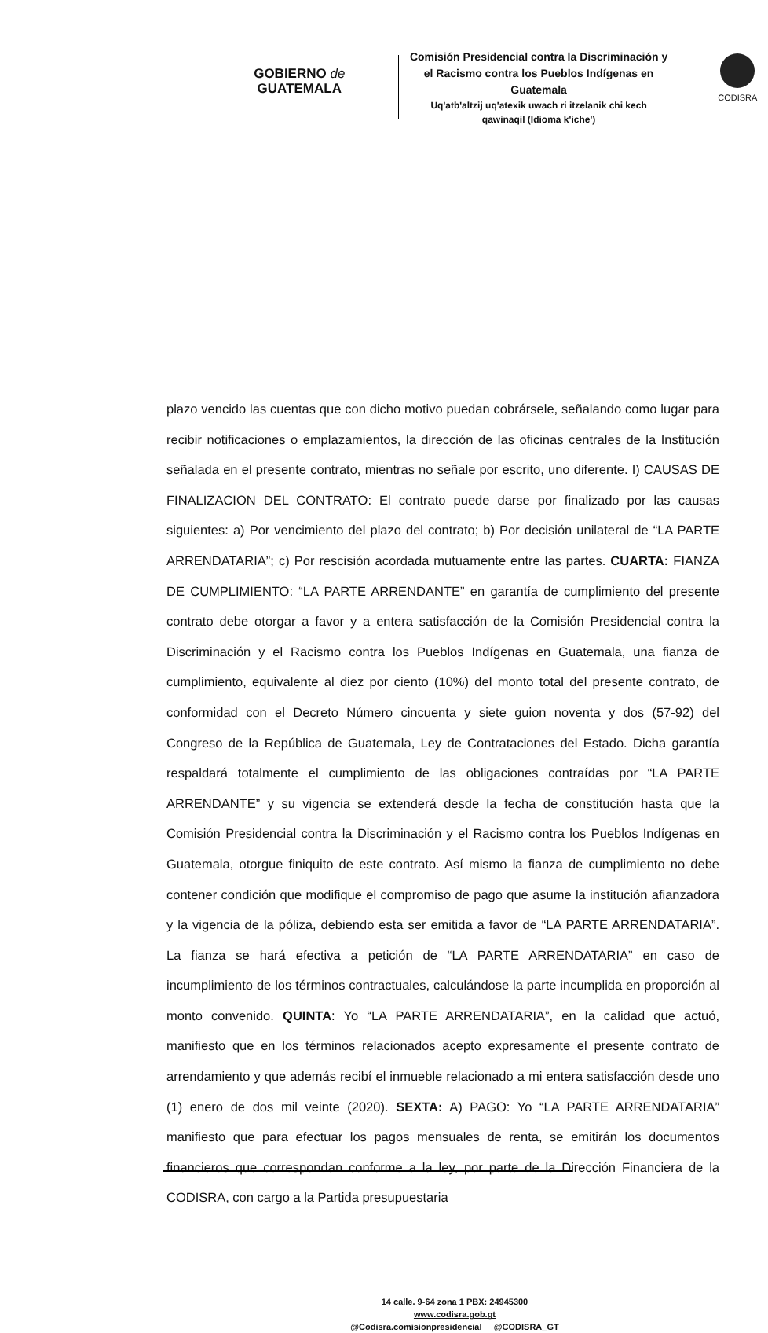GOBIERNO de
GUATEMALA
Comisión Presidencial contra la Discriminación y el Racismo contra los Pueblos Indígenas en Guatemala
Uq'atb'altzij uq'atexik uwach ri itzelanik chi kech qawinaqil (Idioma k'iche')
CODISRA
plazo vencido las cuentas que con dicho motivo puedan cobrársele, señalando como lugar para recibir notificaciones o emplazamientos, la dirección de las oficinas centrales de la Institución señalada en el presente contrato, mientras no señale por escrito, uno diferente. I) CAUSAS DE FINALIZACION DEL CONTRATO: El contrato puede darse por finalizado por las causas siguientes: a) Por vencimiento del plazo del contrato; b) Por decisión unilateral de “LA PARTE ARRENDATARIA”; c) Por rescisión acordada mutuamente entre las partes. CUARTA: FIANZA DE CUMPLIMIENTO: “LA PARTE ARRENDANTE” en garantía de cumplimiento del presente contrato debe otorgar a favor y a entera satisfacción de la Comisión Presidencial contra la Discriminación y el Racismo contra los Pueblos Indígenas en Guatemala, una fianza de cumplimiento, equivalente al diez por ciento (10%) del monto total del presente contrato, de conformidad con el Decreto Número cincuenta y siete guion noventa y dos (57-92) del Congreso de la República de Guatemala, Ley de Contrataciones del Estado. Dicha garantía respaldará totalmente el cumplimiento de las obligaciones contraídas por “LA PARTE ARRENDANTE” y su vigencia se extenderá desde la fecha de constitución hasta que la Comisión Presidencial contra la Discriminación y el Racismo contra los Pueblos Indígenas en Guatemala, otorgue finiquito de este contrato. Así mismo la fianza de cumplimiento no debe contener condición que modifique el compromiso de pago que asume la institución afianzadora y la vigencia de la póliza, debiendo esta ser emitida a favor de “LA PARTE ARRENDATARIA”. La fianza se hará efectiva a petición de “LA PARTE ARRENDATARIA” en caso de incumplimiento de los términos contractuales, calculándose la parte incumplida en proporción al monto convenido. QUINTA: Yo “LA PARTE ARRENDATARIA”, en la calidad que actuó, manifiesto que en los términos relacionados acepto expresamente el presente contrato de arrendamiento y que además recibí el inmueble relacionado a mi entera satisfacción desde uno (1) enero de dos mil veinte (2020). SEXTA: A) PAGO: Yo “LA PARTE ARRENDATARIA” manifiesto que para efectuar los pagos mensuales de renta, se emitirán los documentos financieros que correspondan conforme a la ley, por parte de la Dirección Financiera de la CODISRA, con cargo a la Partida presupuestaria
14 calle. 9-64 zona 1 PBX: 24945300
www.codisra.gob.gt
@Codisra.comisionpresidencial @CODISRA_GT